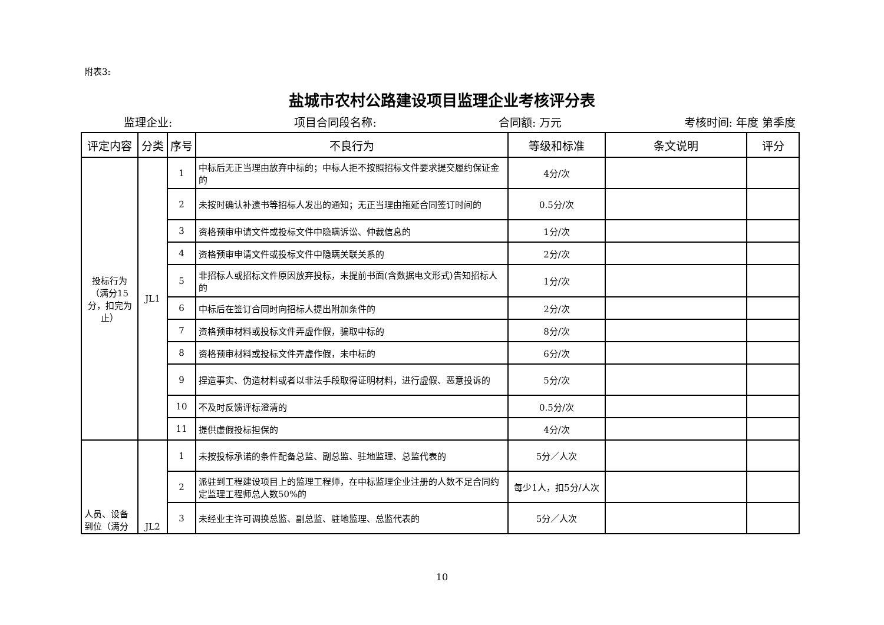附表3:
盐城市农村公路建设项目监理企业考核评分表
监理企业: 项目合同段名称: 合同额: 万元 考核时间: 年度 第季度
| 评定内容 | 分类 | 序号 | 不良行为 | 等级和标准 | 条文说明 | 评分 |
| --- | --- | --- | --- | --- | --- | --- |
| 投标行为（满分15分，扣完为止） | JL1 | 1 | 中标后无正当理由放弃中标的；中标人拒不按照招标文件要求提交履约保证金的 | 4分/次 | | |
| | | 2 | 未按时确认补遗书等招标人发出的通知；无正当理由拖延合同签订时间的 | 0.5分/次 | | |
| | | 3 | 资格预审申请文件或投标文件中隐瞒诉讼、仲裁信息的 | 1分/次 | | |
| | | 4 | 资格预审申请文件或投标文件中隐瞒关联关系的 | 2分/次 | | |
| | | 5 | 非招标人或招标文件原因放弃投标，未提前书面(含数据电文形式)告知招标人的 | 1分/次 | | |
| | | 6 | 中标后在签订合同时向招标人提出附加条件的 | 2分/次 | | |
| | | 7 | 资格预审材料或投标文件弄虚作假，骗取中标的 | 8分/次 | | |
| | | 8 | 资格预审材料或投标文件弄虚作假，未中标的 | 6分/次 | | |
| | | 9 | 捏造事实、伪造材料或者以非法手段取得证明材料，进行虚假、恶意投诉的 | 5分/次 | | |
| | | 10 | 不及时反馈评标澄清的 | 0.5分/次 | | |
| | | 11 | 提供虚假投标担保的 | 4分/次 | | |
| 人员、设备到位（满分 | JL2 | 1 | 未按投标承诺的条件配备总监、副总监、驻地监理、总监代表的 | 5分／人次 | | |
| | | 2 | 派驻到工程建设项目上的监理工程师，在中标监理企业注册的人数不足合同约定监理工程师总人数50%的 | 每少1人，扣5分/人次 | | |
| | | 3 | 未经业主许可调换总监、副总监、驻地监理、总监代表的 | 5分／人次 | | |
10